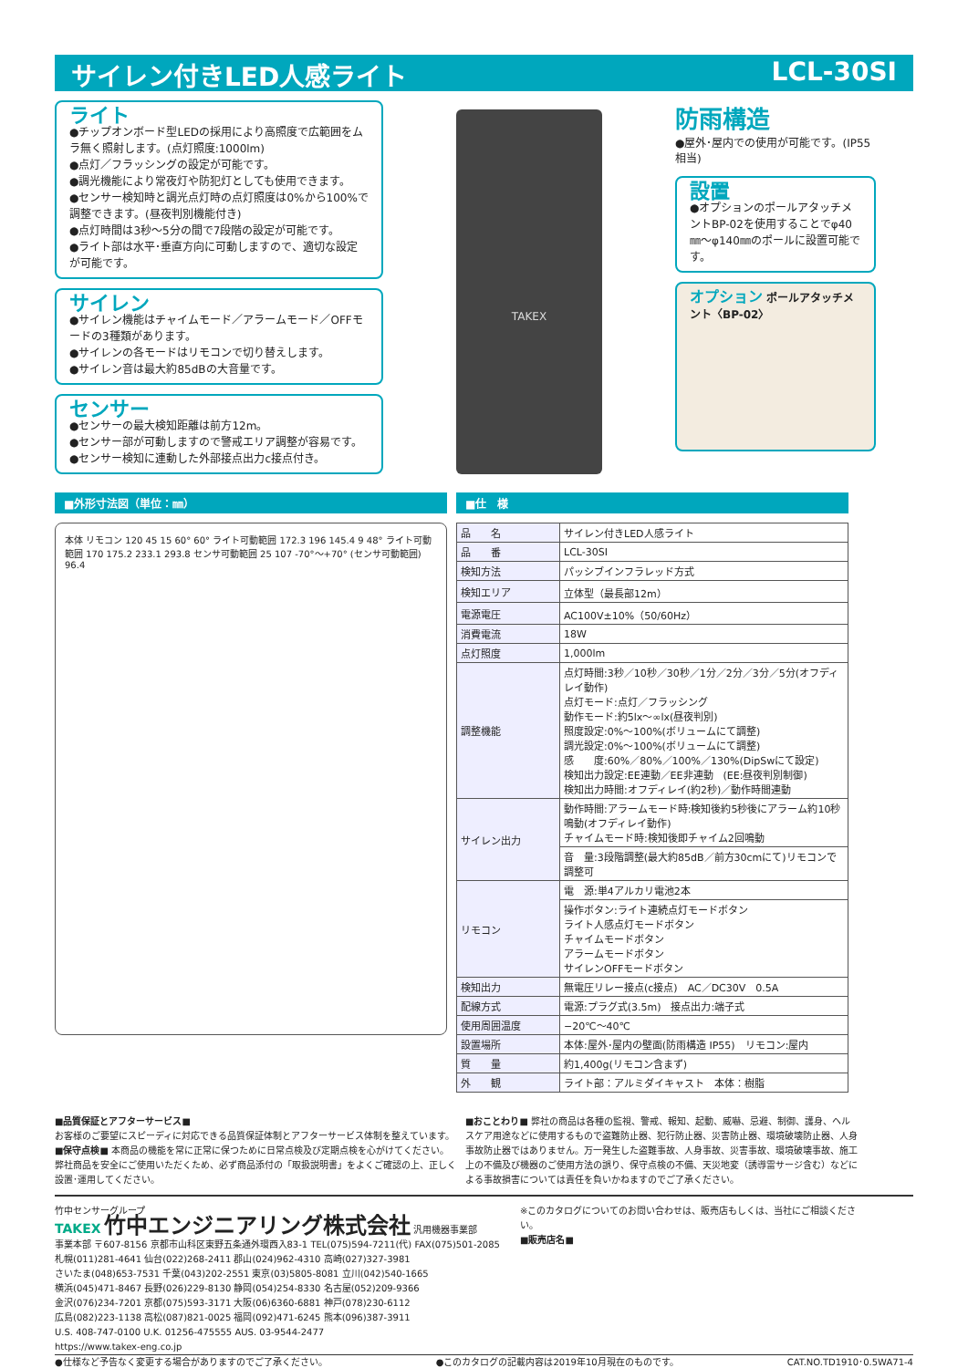サイレン付きLED人感ライト LCL-30SI
ライト
●チップオンボード型LEDの採用により高照度で広範囲をムラ無く照射します。(点灯照度:1000lm)
●点灯／フラッシングの設定が可能です。
●調光機能により常夜灯や防犯灯としても使用できます。
●センサー検知時と調光点灯時の点灯照度は0%から100%で調整できます。(昼夜判別機能付き)
●点灯時間は3秒〜5分の間で7段階の設定が可能です。
●ライト部は水平･垂直方向に可動しますので、適切な設定が可能です。
サイレン
●サイレン機能はチャイムモード／アラームモード／OFFモードの3種類があります。
●サイレンの各モードはリモコンで切り替えします。
●サイレン音は最大約85dBの大音量です。
センサー
●センサーの最大検知距離は前方12m。
●センサー部が可動しますので警戒エリア調整が容易です。
●センサー検知に連動した外部接点出力c接点付き。
TAKEX
防雨構造
●屋外･屋内での使用が可能です。(IP55相当)
設置
●オプションのポールアタッチメントBP-02を使用することでφ40㎜〜φ140㎜のポールに設置可能です。
オプション ポールアタッチメント〈BP-02〉
■外形寸法図（単位：㎜）
本体 リモコン 120 45 15 60° 60° ライト可動範囲 172.3 196 145.4 9 48° ライト可動範囲 170 175.2 233.1 293.8 センサ可動範囲 25 107 -70°〜+70° (センサ可動範囲) 96.4
■仕　様
| 品 名 | サイレン付きLED人感ライト |
| 品 番 | LCL-30SI |
| 検知方法 | パッシブインフラレッド方式 |
| 検知エリア | 立体型（最長部12m） |
| 電源電圧 | AC100V±10%（50/60Hz） |
| 消費電流 | 18W |
| 点灯照度 | 1,000lm |
| 調整機能 | 点灯時間:3秒／10秒／30秒／1分／2分／3分／5分(オフディレイ動作) 点灯モード:点灯／フラッシング 動作モード:約5lx〜∞lx(昼夜判別) 照度設定:0%〜100%(ボリュームにて調整) 調光設定:0%〜100%(ボリュームにて調整) 感 度:60%／80%／100%／130%(DipSwにて設定) 検知出力設定:EE連動／EE非連動 (EE:昼夜判別制御) 検知出力時間:オフディレイ(約2秒)／動作時間連動 |
| サイレン出力 | 動作時間:アラームモード時:検知後約5秒後にアラーム約10秒鳴動(オフディレイ動作) チャイムモード時:検知後即チャイム2回鳴動 |
| | 音 量:3段階調整(最大約85dB／前方30cmにて)リモコンで調整可 |
| リモコン | 電 源:単4アルカリ電池2本 |
| | 操作ボタン:ライト連続点灯モードボタン ライト人感点灯モードボタン チャイムモードボタン アラームモードボタン サイレンOFFモードボタン |
| 検知出力 | 無電圧リレー接点(c接点) AC／DC30V 0.5A |
| 配線方式 | 電源:プラグ式(3.5m) 接点出力:端子式 |
| 使用周囲温度 | −20℃〜40℃ |
| 設置場所 | 本体:屋外･屋内の壁面(防雨構造 IP55) リモコン:屋内 |
| 質 量 | 約1,400g(リモコン含まず) |
| 外 観 | ライト部：アルミダイキャスト 本体：樹脂 |
■品質保証とアフターサービス■
お客様のご要望にスピーディに対応できる品質保証体制とアフターサービス体制を整えています。
■保守点検■ 本商品の機能を常に正常に保つために日常点検及び定期点検を心がけてください。
弊社商品を安全にご使用いただくため、必ず商品添付の「取扱説明書」をよくご確認の上、正しく設置･運用してください。
■おことわり■ 弊社の商品は各種の監視、警戒、報知、起動、威嚇、忌避、制御、護身、ヘルスケア用途などに使用するもので盗難防止器、犯行防止器、災害防止器、環境破壊防止器、人身事故防止器ではありません。万一発生した盗難事故、人身事故、災害事故、環境破壊事故、施工上の不備及び機器のご使用方法の誤り、保守点検の不備、天災地変（誘導雷サージ含む）などによる事故損害については責任を負いかねますのでご了承ください。
竹中センサーグループ
TAKEX 竹中エンジニアリング株式会社 汎用機器事業部
事業本部 〒607-8156 京都市山科区東野五条通外環西入83-1 TEL(075)594-7211(代) FAX(075)501-2085
札幌(011)281-4641 仙台(022)268-2411 郡山(024)962-4310 高崎(027)327-3981
さいたま(048)653-7531 千葉(043)202-2551 東京(03)5805-8081 立川(042)540-1665
横浜(045)471-8467 長野(026)229-8130 静岡(054)254-8330 名古屋(052)209-9366
金沢(076)234-7201 京都(075)593-3171 大阪(06)6360-6881 神戸(078)230-6112
広島(082)223-1138 高松(087)821-0025 福岡(092)471-6245 熊本(096)387-3911
U.S. 408-747-0100 U.K. 01256-475555 AUS. 03-9544-2477
https://www.takex-eng.co.jp
※このカタログについてのお問い合わせは、販売店もしくは、当社にご相談ください。
■販売店名■
●仕様など予告なく変更する場合がありますのでご了承ください。 ●このカタログの記載内容は2019年10月現在のものです。 CAT.NO.TD1910･0.5WA71-4